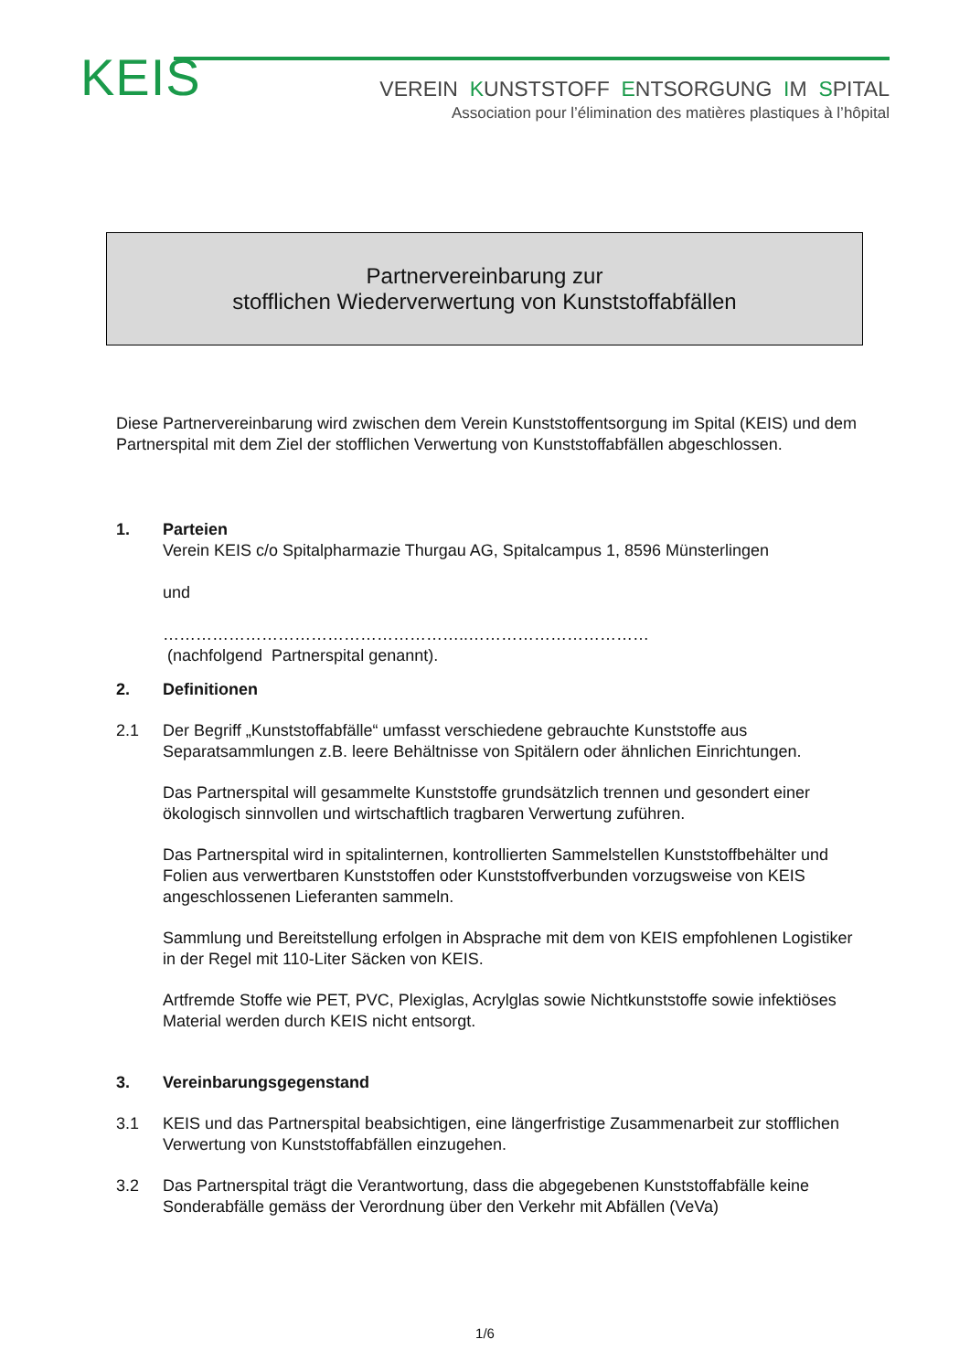KEIS
VEREIN KUNSTSTOFF ENTSORGUNG IM SPITAL
Association pour l’élimination des matières plastiques à l’hôpital
Partnervereinbarung zur
stofflichen Wiederverwertung von Kunststoffabfällen
Diese Partnervereinbarung wird zwischen dem Verein Kunststoffentsorgung im Spital (KEIS) und dem Partnerspital mit dem Ziel der stofflichen Verwertung von Kunststoffabfällen abgeschlossen.
1. Parteien
Verein KEIS c/o Spitalpharmazie Thurgau AG, Spitalcampus 1, 8596 Münsterlingen
und
………………………………………………..……………………………
(nachfolgend Partnerspital genannt).
2. Definitionen
2.1 Der Begriff „Kunststoffabfälle“ umfasst verschiedene gebrauchte Kunststoffe aus Separatsammlungen z.B. leere Behältnisse von Spitälern oder ähnlichen Einrichtungen.
Das Partnerspital will gesammelte Kunststoffe grundsätzlich trennen und gesondert einer ökologisch sinnvollen und wirtschaftlich tragbaren Verwertung zuführen.
Das Partnerspital wird in spitalinternen, kontrollierten Sammelstellen Kunststoffbehälter und Folien aus verwertbaren Kunststoffen oder Kunststoffverbunden vorzugsweise von KEIS angeschlossenen Lieferanten sammeln.
Sammlung und Bereitstellung erfolgen in Absprache mit dem von KEIS empfohlenen Logistiker in der Regel mit 110-Liter Säcken von KEIS.
Artfremde Stoffe wie PET, PVC, Plexiglas, Acrylglas sowie Nichtkunststoffe sowie infektiöses Material werden durch KEIS nicht entsorgt.
3. Vereinbarungsgegenstand
3.1 KEIS und das Partnerspital beabsichtigen, eine längerfristige Zusammenarbeit zur stofflichen Verwertung von Kunststoffabfällen einzugehen.
3.2 Das Partnerspital trägt die Verantwortung, dass die abgegebenen Kunststoffabfälle keine Sonderabfälle gemäss der Verordnung über den Verkehr mit Abfällen (VeVa)
1/6